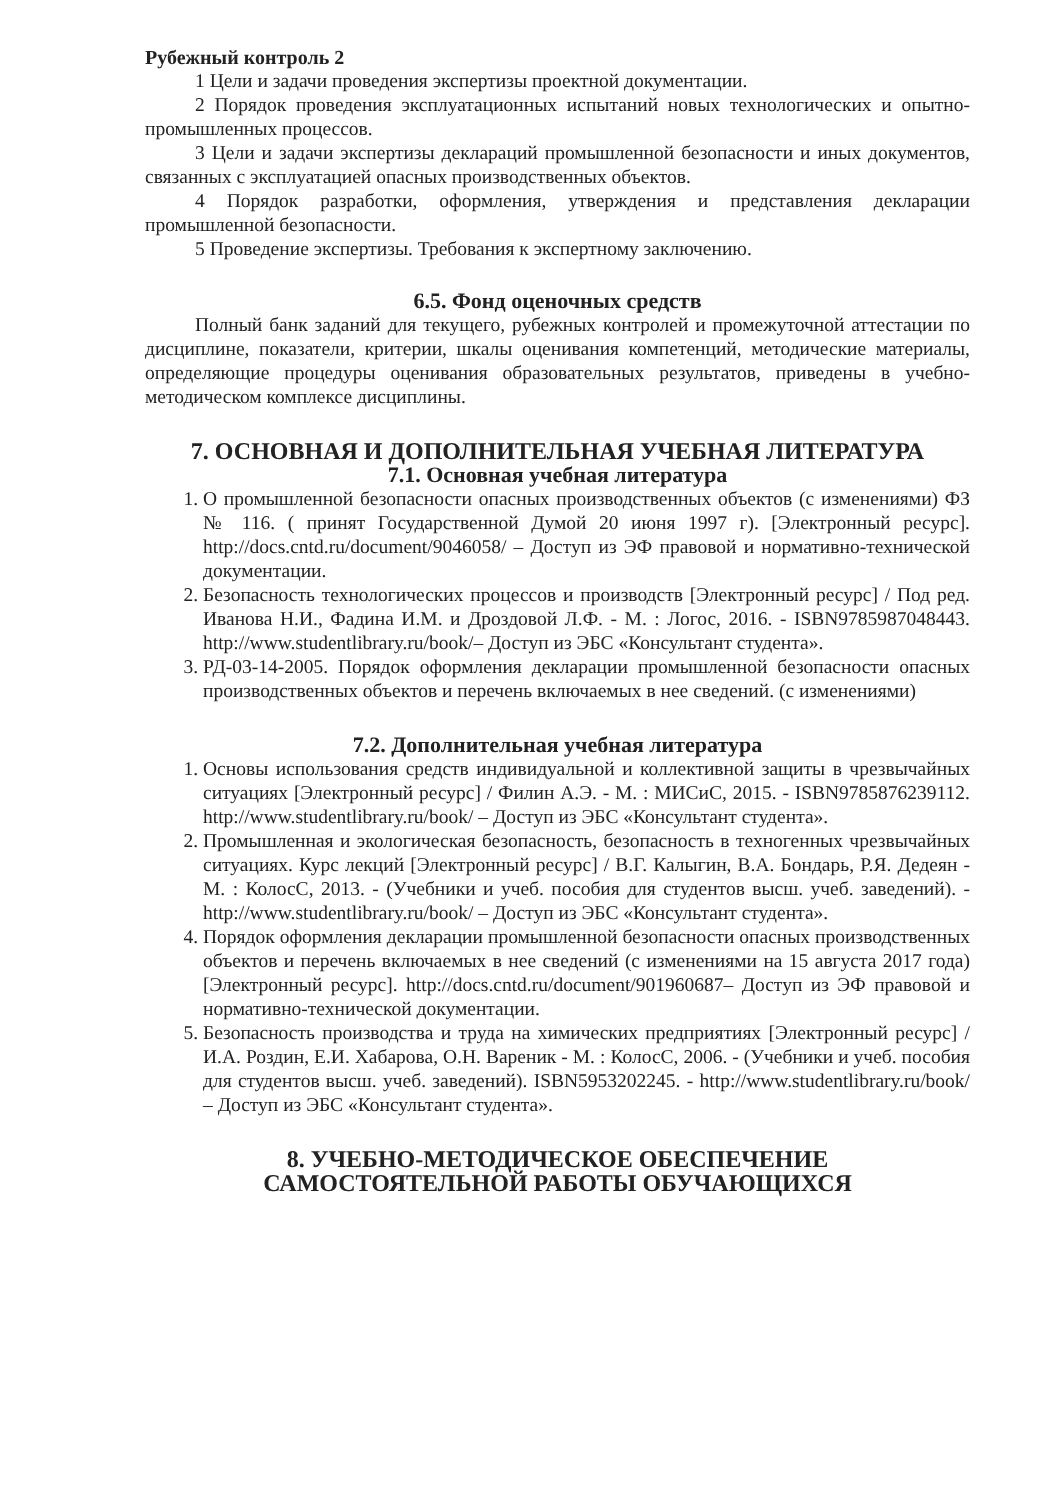Рубежный контроль 2
1 Цели и задачи проведения экспертизы проектной документации.
2 Порядок проведения эксплуатационных испытаний новых технологических и опытно-промышленных процессов.
3 Цели и задачи экспертизы деклараций промышленной безопасности и иных документов, связанных с эксплуатацией опасных производственных объектов.
4 Порядок разработки, оформления, утверждения и представления декларации промышленной безопасности.
5 Проведение экспертизы. Требования к экспертному заключению.
6.5. Фонд оценочных средств
Полный банк заданий для текущего, рубежных контролей и промежуточной аттестации по дисциплине, показатели, критерии, шкалы оценивания компетенций, методические материалы, определяющие процедуры оценивания образовательных результатов, приведены в учебно-методическом комплексе дисциплины.
7. ОСНОВНАЯ И ДОПОЛНИТЕЛЬНАЯ УЧЕБНАЯ ЛИТЕРАТУРА
7.1. Основная учебная литература
1. О промышленной безопасности опасных производственных объектов (с изменениями) ФЗ № 116. ( принят Государственной Думой 20 июня 1997 г). [Электронный ресурс]. http://docs.cntd.ru/document/9046058/ – Доступ из ЭФ правовой и нормативно-технической документации.
2. Безопасность технологических процессов и производств [Электронный ресурс] / Под ред. Иванова Н.И., Фадина И.М. и Дроздовой Л.Ф. - М. : Логос, 2016. - ISBN9785987048443. http://www.studentlibrary.ru/book/– Доступ из ЭБС «Консультант студента».
3. РД-03-14-2005. Порядок оформления декларации промышленной безопасности опасных производственных объектов и перечень включаемых в нее сведений. (с изменениями)
7.2. Дополнительная учебная литература
1. Основы использования средств индивидуальной и коллективной защиты в чрезвычайных ситуациях [Электронный ресурс] / Филин А.Э. - М. : МИСиС, 2015. - ISBN9785876239112. http://www.studentlibrary.ru/book/ – Доступ из ЭБС «Консультант студента».
2. Промышленная и экологическая безопасность, безопасность в техногенных чрезвычайных ситуациях. Курс лекций [Электронный ресурс] / В.Г. Калыгин, В.А. Бондарь, Р.Я. Дедеян - М. : КолосС, 2013. - (Учебники и учеб. пособия для студентов высш. учеб. заведений). - http://www.studentlibrary.ru/book/ – Доступ из ЭБС «Консультант студента».
4. Порядок оформления декларации промышленной безопасности опасных производственных объектов и перечень включаемых в нее сведений (с изменениями на 15 августа 2017 года) [Электронный ресурс]. http://docs.cntd.ru/document/901960687– Доступ из ЭФ правовой и нормативно-технической документации.
5. Безопасность производства и труда на химических предприятиях [Электронный ресурс] / И.А. Роздин, Е.И. Хабарова, О.Н. Вареник - М. : КолосС, 2006. - (Учебники и учеб. пособия для студентов высш. учеб. заведений). ISBN5953202245. - http://www.studentlibrary.ru/book/ – Доступ из ЭБС «Консультант студента».
8. УЧЕБНО-МЕТОДИЧЕСКОЕ ОБЕСПЕЧЕНИЕ
САМОСТОЯТЕЛЬНОЙ РАБОТЫ ОБУЧАЮЩИХСЯ